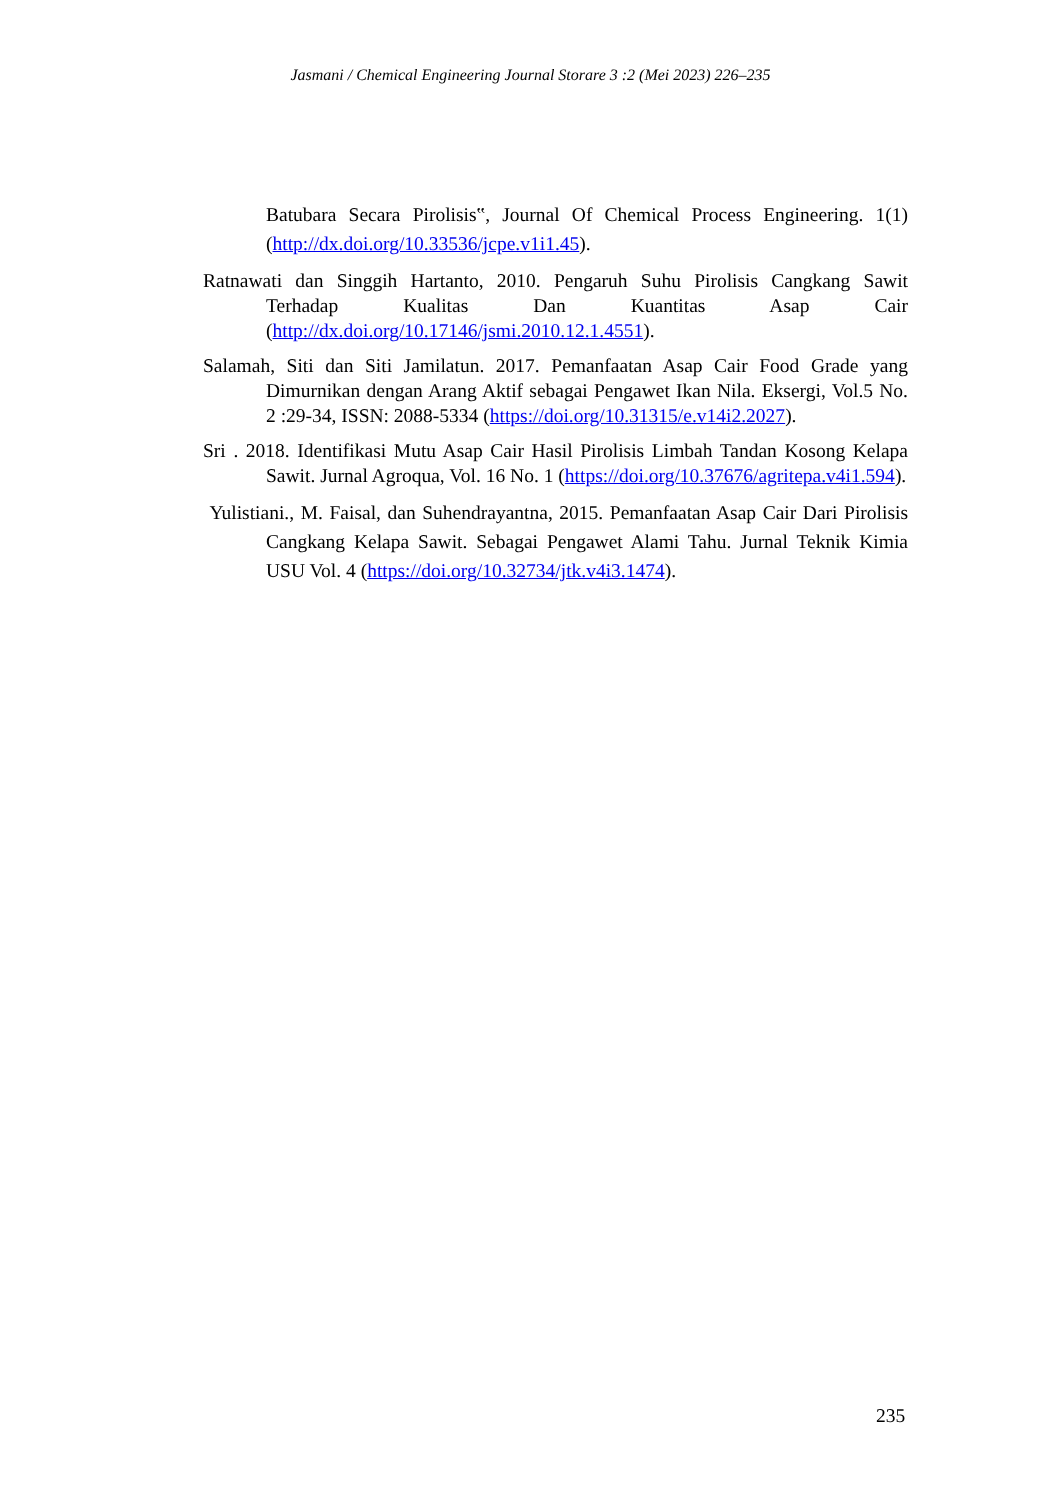Jasmani / Chemical Engineering Journal Storare 3 :2 (Mei 2023) 226–235
Batubara Secara Pirolisis‟, Journal Of Chemical Process Engineering. 1(1) (http://dx.doi.org/10.33536/jcpe.v1i1.45).
Ratnawati dan Singgih Hartanto, 2010. Pengaruh Suhu Pirolisis Cangkang Sawit Terhadap Kualitas Dan Kuantitas Asap Cair (http://dx.doi.org/10.17146/jsmi.2010.12.1.4551).
Salamah, Siti dan Siti Jamilatun. 2017. Pemanfaatan Asap Cair Food Grade yang Dimurnikan dengan Arang Aktif sebagai Pengawet Ikan Nila. Eksergi, Vol.5 No. 2 :29-34, ISSN: 2088-5334 (https://doi.org/10.31315/e.v14i2.2027).
Sri . 2018. Identifikasi Mutu Asap Cair Hasil Pirolisis Limbah Tandan Kosong Kelapa Sawit. Jurnal Agroqua, Vol. 16 No. 1 (https://doi.org/10.37676/agritepa.v4i1.594).
Yulistiani., M. Faisal, dan Suhendrayantna, 2015. Pemanfaatan Asap Cair Dari Pirolisis Cangkang Kelapa Sawit. Sebagai Pengawet Alami Tahu. Jurnal Teknik Kimia USU Vol. 4 (https://doi.org/10.32734/jtk.v4i3.1474).
235